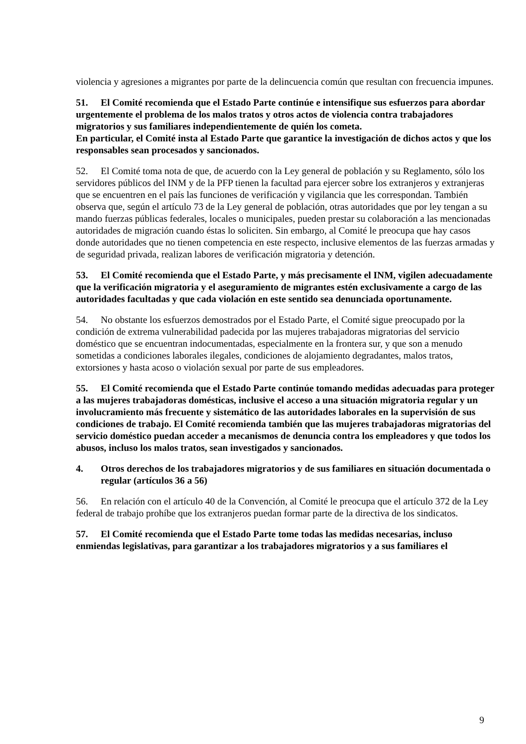violencia y agresiones a migrantes por parte de la delincuencia común que resultan con frecuencia impunes.
51. El Comité recomienda que el Estado Parte continúe e intensifique sus esfuerzos para abordar urgentemente el problema de los malos tratos y otros actos de violencia contra trabajadores migratorios y sus familiares independientemente de quién los cometa.
En particular, el Comité insta al Estado Parte que garantice la investigación de dichos actos y que los responsables sean procesados y sancionados.
52. El Comité toma nota de que, de acuerdo con la Ley general de población y su Reglamento, sólo los servidores públicos del INM y de la PFP tienen la facultad para ejercer sobre los extranjeros y extranjeras que se encuentren en el país las funciones de verificación y vigilancia que les correspondan. También observa que, según el artículo 73 de la Ley general de población, otras autoridades que por ley tengan a su mando fuerzas públicas federales, locales o municipales, pueden prestar su colaboración a las mencionadas autoridades de migración cuando éstas lo soliciten. Sin embargo, al Comité le preocupa que hay casos donde autoridades que no tienen competencia en este respecto, inclusive elementos de las fuerzas armadas y de seguridad privada, realizan labores de verificación migratoria y detención.
53. El Comité recomienda que el Estado Parte, y más precisamente el INM, vigilen adecuadamente que la verificación migratoria y el aseguramiento de migrantes estén exclusivamente a cargo de las autoridades facultadas y que cada violación en este sentido sea denunciada oportunamente.
54. No obstante los esfuerzos demostrados por el Estado Parte, el Comité sigue preocupado por la condición de extrema vulnerabilidad padecida por las mujeres trabajadoras migratorias del servicio doméstico que se encuentran indocumentadas, especialmente en la frontera sur, y que son a menudo sometidas a condiciones laborales ilegales, condiciones de alojamiento degradantes, malos tratos, extorsiones y hasta acoso o violación sexual por parte de sus empleadores.
55. El Comité recomienda que el Estado Parte continúe tomando medidas adecuadas para proteger a las mujeres trabajadoras domésticas, inclusive el acceso a una situación migratoria regular y un involucramiento más frecuente y sistemático de las autoridades laborales en la supervisión de sus condiciones de trabajo. El Comité recomienda también que las mujeres trabajadoras migratorias del servicio doméstico puedan acceder a mecanismos de denuncia contra los empleadores y que todos los abusos, incluso los malos tratos, sean investigados y sancionados.
4. Otros derechos de los trabajadores migratorios y de sus familiares en situación documentada o regular (artículos 36 a 56)
56. En relación con el artículo 40 de la Convención, al Comité le preocupa que el artículo 372 de la Ley federal de trabajo prohíbe que los extranjeros puedan formar parte de la directiva de los sindicatos.
57. El Comité recomienda que el Estado Parte tome todas las medidas necesarias, incluso enmiendas legislativas, para garantizar a los trabajadores migratorios y a sus familiares el
9